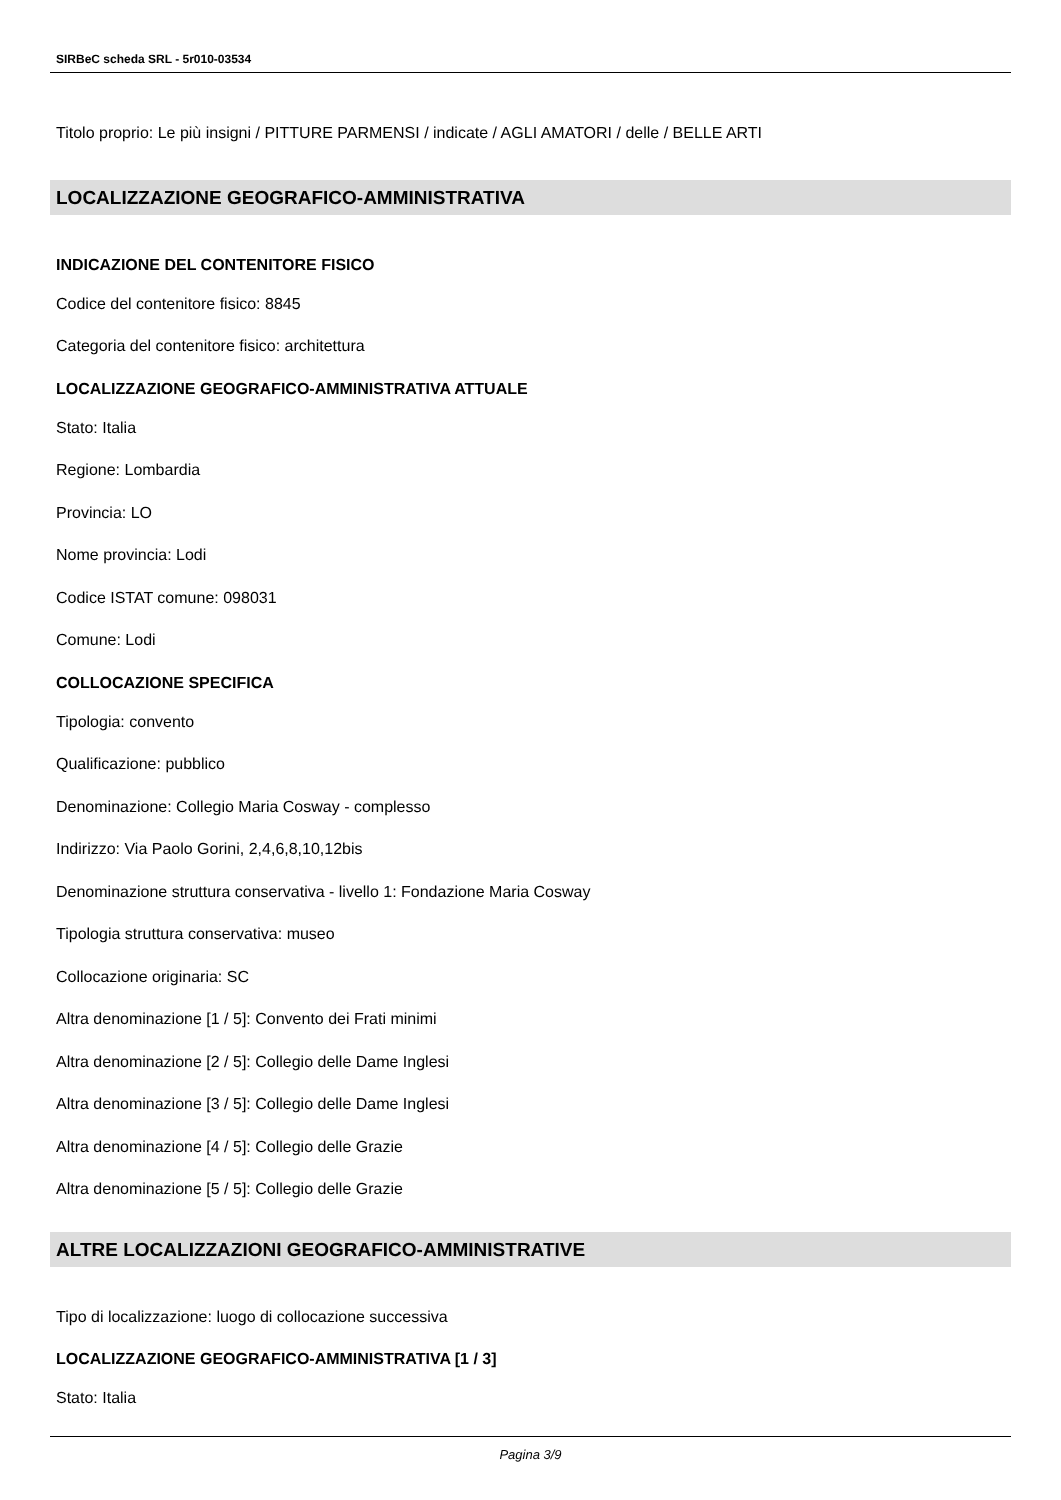SIRBeC scheda SRL - 5r010-03534
Titolo proprio: Le più insigni / PITTURE PARMENSI / indicate / AGLI AMATORI / delle / BELLE ARTI
LOCALIZZAZIONE GEOGRAFICO-AMMINISTRATIVA
INDICAZIONE DEL CONTENITORE FISICO
Codice del contenitore fisico: 8845
Categoria del contenitore fisico: architettura
LOCALIZZAZIONE GEOGRAFICO-AMMINISTRATIVA ATTUALE
Stato: Italia
Regione: Lombardia
Provincia: LO
Nome provincia: Lodi
Codice ISTAT comune: 098031
Comune: Lodi
COLLOCAZIONE SPECIFICA
Tipologia: convento
Qualificazione: pubblico
Denominazione: Collegio Maria Cosway - complesso
Indirizzo: Via Paolo Gorini, 2,4,6,8,10,12bis
Denominazione struttura conservativa - livello 1: Fondazione Maria Cosway
Tipologia struttura conservativa: museo
Collocazione originaria: SC
Altra denominazione [1 / 5]: Convento dei Frati minimi
Altra denominazione [2 / 5]: Collegio delle Dame Inglesi
Altra denominazione [3 / 5]: Collegio delle Dame Inglesi
Altra denominazione [4 / 5]: Collegio delle Grazie
Altra denominazione [5 / 5]: Collegio delle Grazie
ALTRE LOCALIZZAZIONI GEOGRAFICO-AMMINISTRATIVE
Tipo di localizzazione: luogo di collocazione successiva
LOCALIZZAZIONE GEOGRAFICO-AMMINISTRATIVA [1 / 3]
Stato: Italia
Pagina 3/9